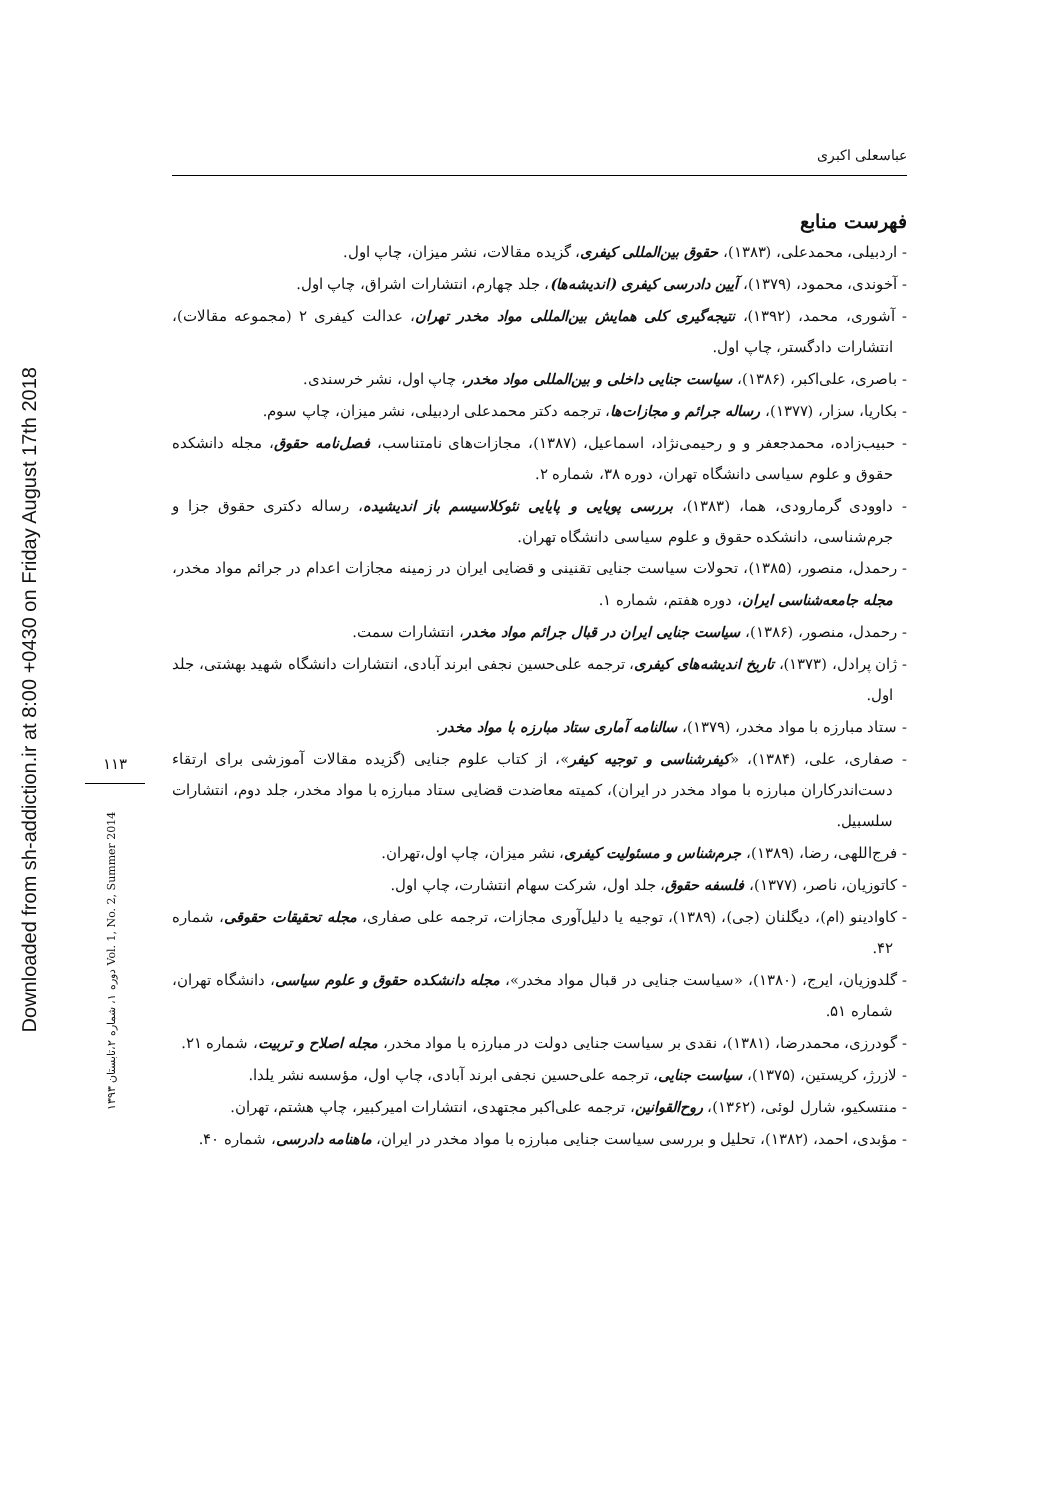Downloaded from sh-addiction.ir at 8:00 +0430 on Friday August 17th 2018
۱۱۳
دوره ۱، شماره ۲،تابستان ۱۳۹۳ Vol. 1, No. 2, Summer 2014
عباسعلی اکبری
فهرست منابع
- اردبیلی، محمدعلی، (۱۳۸۳)، حقوق بین‌المللی کیفری، گزیده مقالات، نشر میزان، چاپ اول.
- آخوندی، محمود، (۱۳۷۹)، آیین دادرسی کیفری (اندیشه‌ها)، جلد چهارم، انتشارات اشراق، چاپ اول.
- آشوری، محمد، (۱۳۹۲)، نتیجه‌گیری کلی همایش بین‌المللی مواد مخدر تهران، عدالت کیفری ۲ (مجموعه مقالات)، انتشارات دادگستر، چاپ اول.
- باصری، علی‌اکبر، (۱۳۸۶)، سیاست جنایی داخلی و بین‌المللی مواد مخدر، چاپ اول، نشر خرسندی.
- بکاریا، سزار، (۱۳۷۷)، رساله جرائم و مجازات‌ها، ترجمه دکتر محمدعلی اردبیلی، نشر میزان، چاپ سوم.
- حبیب‌زاده، محمدجعفر و و رحیمی‌نژاد، اسماعیل، (۱۳۸۷)، مجازات‌های نامتناسب، فصل‌نامه حقوق، مجله دانشکده حقوق و علوم سیاسی دانشگاه تهران، دوره ۳۸، شماره ۲.
- داوودی گرمارودی، هما، (۱۳۸۳)، بررسی پویایی و پایایی نئوکلاسیسم باز اندیشیده، رساله دکتری حقوق جزا و جرم‌شناسی، دانشکده حقوق و علوم سیاسی دانشگاه تهران.
- رحمدل، منصور، (۱۳۸۵)، تحولات سیاست جنایی تقنینی و قضایی ایران در زمینه مجازات اعدام در جرائم مواد مخدر، مجله جامعه‌شناسی ایران، دوره هفتم، شماره ۱.
- رحمدل، منصور، (۱۳۸۶)، سیاست جنایی ایران در قبال جرائم مواد مخدر، انتشارات سمت.
- ژان پرادل، (۱۳۷۳)، تاریخ اندیشه‌های کیفری، ترجمه علی‌حسین نجفی ابرند آبادی، انتشارات دانشگاه شهید بهشتی، جلد اول.
- ستاد مبارزه با مواد مخدر، (۱۳۷۹)، سالنامه آماری ستاد مبارزه با مواد مخدر.
- صفاری، علی، (۱۳۸۴)، «کیفرشناسی و توجیه کیفر»، از کتاب علوم جنایی (گزیده مقالات آموزشی برای ارتقاء دست‌اندرکاران مبارزه با مواد مخدر در ایران)، کمیته معاضدت قضایی ستاد مبارزه با مواد مخدر، جلد دوم، انتشارات سلسبیل.
- فرج‌اللهی، رضا، (۱۳۸۹)، جرم‌شناس و مسئولیت کیفری، نشر میزان، چاپ اول،تهران.
- کاتوزیان، ناصر، (۱۳۷۷)، فلسفه حقوق، جلد اول، شرکت سهام انتشارت، چاپ اول.
- کاوادینو (ام)، دیگلنان (جی)، (۱۳۸۹)، توجیه یا دلیل‌آوری مجازات، ترجمه علی صفاری، مجله تحقیقات حقوقی، شماره ۴۲.
- گلدوزیان، ایرج، (۱۳۸۰)، «سیاست جنایی در قبال مواد مخدر»، مجله دانشکده حقوق و علوم سیاسی، دانشگاه تهران، شماره ۵۱.
- گودرزی، محمدرضا، (۱۳۸۱)، نقدی بر سیاست جنایی دولت در مبارزه با مواد مخدر، مجله اصلاح و تربیت، شماره ۲۱.
- لازرژ، کریستین، (۱۳۷۵)، سیاست جنایی، ترجمه علی‌حسین نجفی ابرند آبادی، چاپ اول، مؤسسه نشر یلدا.
- منتسکیو، شارل لوئی، (۱۳۶۲)، روح‌القوانین، ترجمه علی‌اکبر مجتهدی، انتشارات امیرکبیر، چاپ هشتم، تهران.
- مؤبدی، احمد، (۱۳۸۲)، تحلیل و بررسی سیاست جنایی مبارزه با مواد مخدر در ایران، ماهنامه دادرسی، شماره ۴۰.